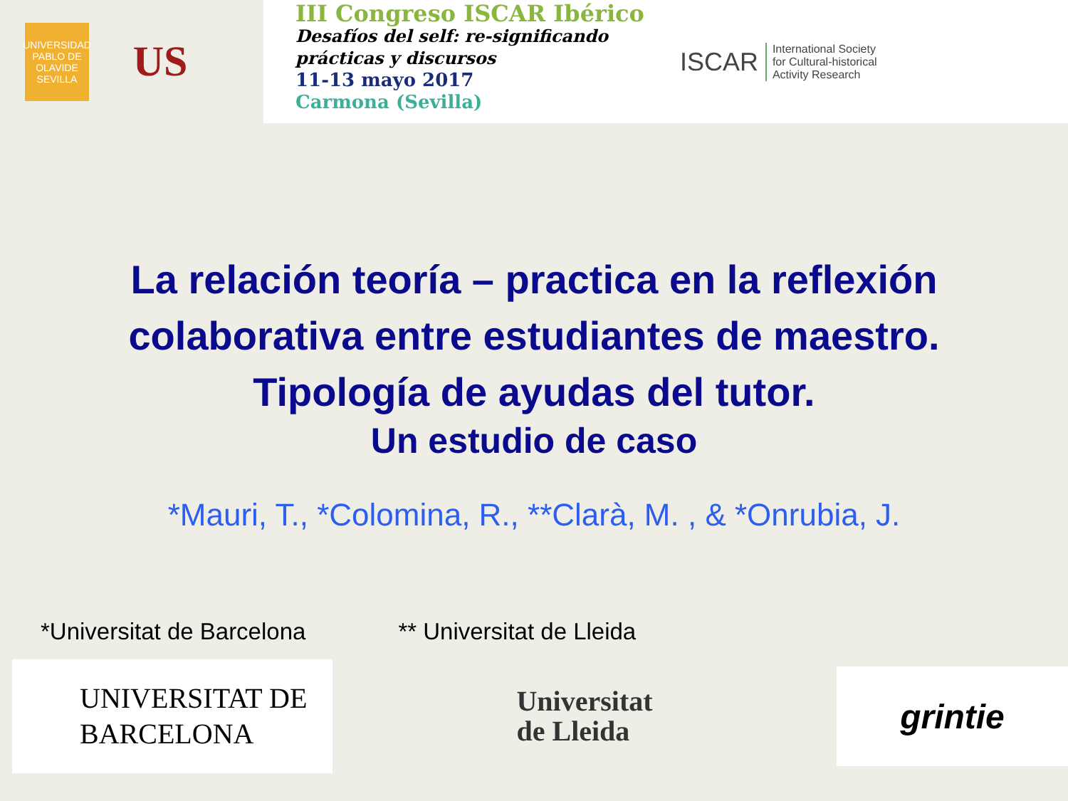UNIVERSIDAD PABLO DE OLAVIDE SEVILLA
US
III Congreso ISCAR Ibérico
Desafíos del self: re-significando
prácticas y discursos
11-13 mayo 2017
Carmona (Sevilla)
ISCAR International Society
for Cultural-historical
Activity Research
La relación teoría – practica en la reflexión
colaborativa entre estudiantes de maestro.
Tipología de ayudas del tutor.
Un estudio de caso
*Mauri, T., *Colomina, R., **Clarà, M. , & *Onrubia, J.
*Universitat de Barcelona ** Universitat de Lleida
UNIVERSITAT DE
BARCELONA
Universitat
de Lleida
grintie